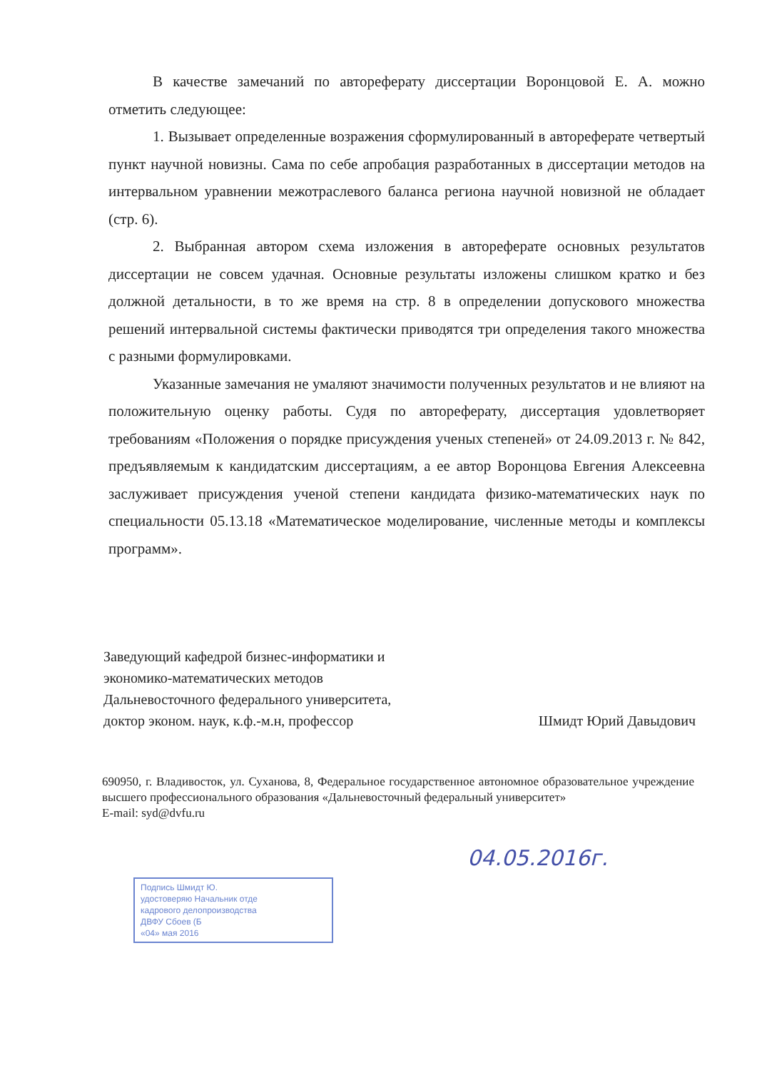В качестве замечаний по автореферату диссертации Воронцовой Е. А. можно отметить следующее:
1. Вызывает определенные возражения сформулированный в автореферате четвертый пункт научной новизны. Сама по себе апробация разработанных в диссертации методов на интервальном уравнении межотраслевого баланса региона научной новизной не обладает (стр. 6).
2. Выбранная автором схема изложения в автореферате основных результатов диссертации не совсем удачная. Основные результаты изложены слишком кратко и без должной детальности, в то же время на стр. 8 в определении допускового множества решений интервальной системы фактически приводятся три определения такого множества с разными формулировками.
Указанные замечания не умаляют значимости полученных результатов и не влияют на положительную оценку работы. Судя по автореферату, диссертация удовлетворяет требованиям «Положения о порядке присуждения ученых степеней» от 24.09.2013 г. № 842, предъявляемым к кандидатским диссертациям, а ее автор Воронцова Евгения Алексеевна заслуживает присуждения ученой степени кандидата физико-математических наук по специальности 05.13.18 «Математическое моделирование, численные методы и комплексы программ».
Заведующий кафедрой бизнес-информатики и
экономико-математических методов
Дальневосточного федерального университета,
доктор эконом. наук, к.ф.-м.н, профессор Шмидт Юрий Давыдович
690950, г. Владивосток, ул. Суханова, 8, Федеральное государственное автономное образовательное учреждение высшего профессионального образования «Дальневосточный федеральный университет»
E-mail: syd@dvfu.ru
04.05.2016г.
Подпись Шмидт Ю.
удостоверяю Начальник отде
кадрового делопроизводства
ДВФУ Сбоев (Б
«04» мая 2016